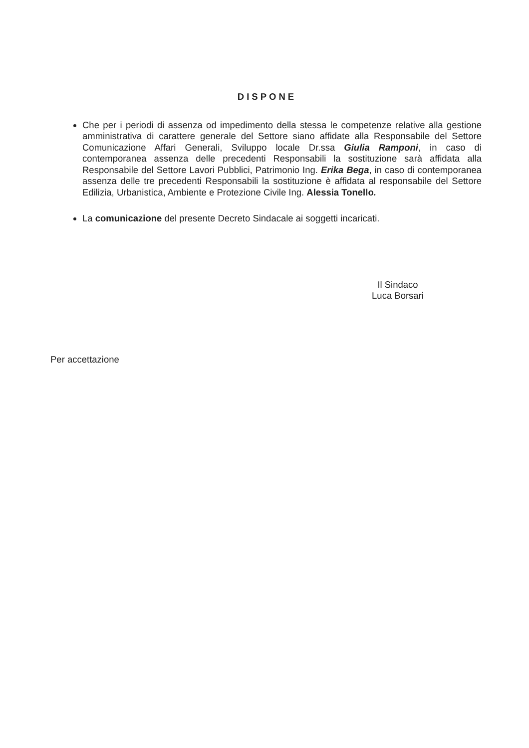DISPONE
Che per i periodi di assenza od impedimento della stessa le competenze relative alla gestione amministrativa di carattere generale del Settore siano affidate alla Responsabile del Settore Comunicazione Affari Generali, Sviluppo locale Dr.ssa Giulia Ramponi, in caso di contemporanea assenza delle precedenti Responsabili la sostituzione sarà affidata alla Responsabile del Settore Lavori Pubblici, Patrimonio Ing. Erika Bega, in caso di contemporanea assenza delle tre precedenti Responsabili la sostituzione è affidata al responsabile del Settore Edilizia, Urbanistica, Ambiente e Protezione Civile Ing. Alessia Tonello.
La comunicazione del presente Decreto Sindacale ai soggetti incaricati.
Il Sindaco
Luca Borsari
Per accettazione